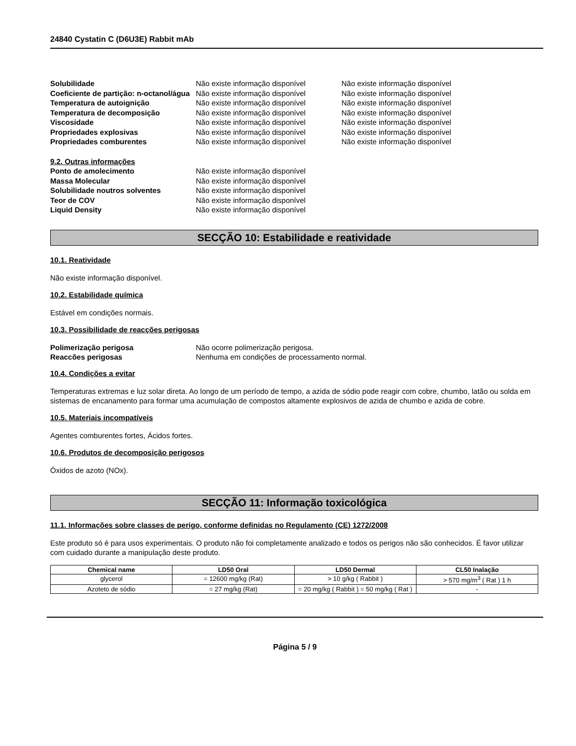24840 Cystatin C (D6U3E) Rabbit mAb
Solubilidade Não existe informação disponível Não existe informação disponível Coeficiente de partição: n-octanol/água Não existe informação disponível Não existe informação disponível Temperatura de autoignição Não existe informação disponível Não existe informação disponível Temperatura de decomposição Não existe informação disponível Não existe informação disponível Viscosidade Não existe informação disponível Não existe informação disponível Propriedades explosivas Não existe informação disponível Não existe informação disponível Propriedades comburentes Não existe informação disponível Não existe informação disponível
9.2. Outras informações
Ponto de amolecimento Não existe informação disponível Massa Molecular Não existe informação disponível Solubilidade noutros solventes Não existe informação disponível Teor de COV Não existe informação disponível Liquid Density Não existe informação disponível
SECÇÃO 10: Estabilidade e reatividade
10.1. Reatividade
Não existe informação disponível.
10.2. Estabilidade química
Estável em condições normais.
10.3. Possibilidade de reacções perigosas
Polimerização perigosa Não ocorre polimerização perigosa. Reaccões perigosas Nenhuma em condições de processamento normal.
10.4. Condições a evitar
Temperaturas extremas e luz solar direta. Ao longo de um período de tempo, a azida de sódio pode reagir com cobre, chumbo, latão ou solda em sistemas de encanamento para formar uma acumulação de compostos altamente explosivos de azida de chumbo e azida de cobre.
10.5. Materiais incompatíveis
Agentes comburentes fortes, Ácidos fortes.
10.6. Produtos de decomposição perigosos
Óxidos de azoto (NOx).
SECÇÃO 11: Informação toxicológica
11.1. Informações sobre classes de perigo, conforme definidas no Regulamento (CE) 1272/2008
Este produto só é para usos experimentais. O produto não foi completamente analizado e todos os perigos não são conhecidos. É favor utilizar com cuidado durante a manipulação deste produto.
| Chemical name | LD50 Oral | LD50 Dermal | CL50 Inalação |
| --- | --- | --- | --- |
| glycerol | = 12600 mg/kg (Rat) | > 10 g/kg ( Rabbit ) | > 570 mg/m<sup>3</sup> ( Rat ) 1 h |
| Azoteto de sódio | = 27 mg/kg (Rat) | = 20 mg/kg ( Rabbit ) = 50 mg/kg ( Rat ) | - |
Página 5 / 9